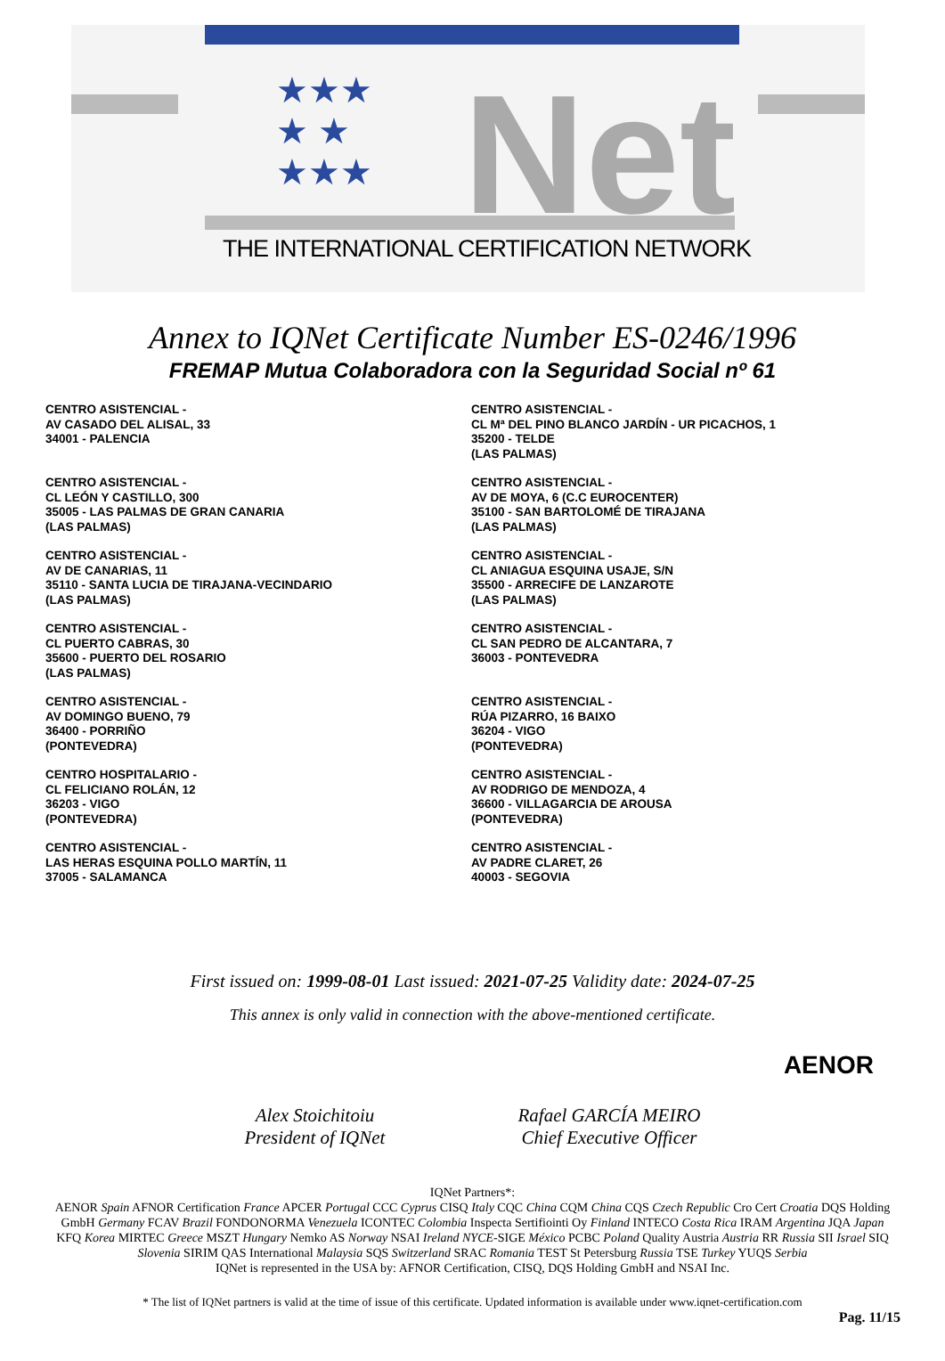★★★
★ ★
★★★
Net
THE INTERNATIONAL CERTIFICATION NETWORK
Annex to IQNet Certificate Number ES-0246/1996
FREMAP Mutua Colaboradora con la Seguridad Social nº 61
CENTRO ASISTENCIAL -
AV CASADO DEL ALISAL, 33
34001 - PALENCIA
CENTRO ASISTENCIAL -
CL Mª DEL PINO BLANCO JARDÍN - UR PICACHOS, 1
35200 - TELDE
(LAS PALMAS)
CENTRO ASISTENCIAL -
CL LEÓN Y CASTILLO, 300
35005 - LAS PALMAS DE GRAN CANARIA
(LAS PALMAS)
CENTRO ASISTENCIAL -
AV DE MOYA, 6 (C.C EUROCENTER)
35100 - SAN BARTOLOMÉ DE TIRAJANA
(LAS PALMAS)
CENTRO ASISTENCIAL -
AV DE CANARIAS, 11
35110 - SANTA LUCIA DE TIRAJANA-VECINDARIO
(LAS PALMAS)
CENTRO ASISTENCIAL -
CL ANIAGUA ESQUINA USAJE, S/N
35500 - ARRECIFE DE LANZAROTE
(LAS PALMAS)
CENTRO ASISTENCIAL -
CL PUERTO CABRAS, 30
35600 - PUERTO DEL ROSARIO
(LAS PALMAS)
CENTRO ASISTENCIAL -
CL SAN PEDRO DE ALCANTARA, 7
36003 - PONTEVEDRA
CENTRO ASISTENCIAL -
AV DOMINGO BUENO, 79
36400 - PORRIÑO
(PONTEVEDRA)
CENTRO ASISTENCIAL -
RÚA PIZARRO, 16 BAIXO
36204 - VIGO
(PONTEVEDRA)
CENTRO HOSPITALARIO -
CL FELICIANO ROLÁN, 12
36203 - VIGO
(PONTEVEDRA)
CENTRO ASISTENCIAL -
AV RODRIGO DE MENDOZA, 4
36600 - VILLAGARCIA DE AROUSA
(PONTEVEDRA)
CENTRO ASISTENCIAL -
LAS HERAS ESQUINA POLLO MARTÍN, 11
37005 - SALAMANCA
CENTRO ASISTENCIAL -
AV PADRE CLARET, 26
40003 - SEGOVIA
First issued on: 1999-08-01 Last issued: 2021-07-25 Validity date: 2024-07-25
This annex is only valid in connection with the above-mentioned certificate.
AENOR
Alex Stoichitoiu
President of IQNet
Rafael GARCÍA MEIRO
Chief Executive Officer
IQNet Partners*:
AENOR Spain AFNOR Certification France APCER Portugal CCC Cyprus CISQ Italy CQC China CQM China CQS Czech Republic Cro Cert Croatia DQS Holding GmbH Germany FCAV Brazil FONDONORMA Venezuela ICONTEC Colombia Inspecta Sertifiointi Oy Finland INTECO Costa Rica IRAM Argentina JQA Japan KFQ Korea MIRTEC Greece MSZT Hungary Nemko AS Norway NSAI Ireland NYCE-SIGE México PCBC Poland Quality Austria Austria RR Russia SII Israel SIQ Slovenia SIRIM QAS International Malaysia SQS Switzerland SRAC Romania TEST St Petersburg Russia TSE Turkey YUQS Serbia
IQNet is represented in the USA by: AFNOR Certification, CISQ, DQS Holding GmbH and NSAI Inc.
* The list of IQNet partners is valid at the time of issue of this certificate. Updated information is available under www.iqnet-certification.com
Pag. 11/15